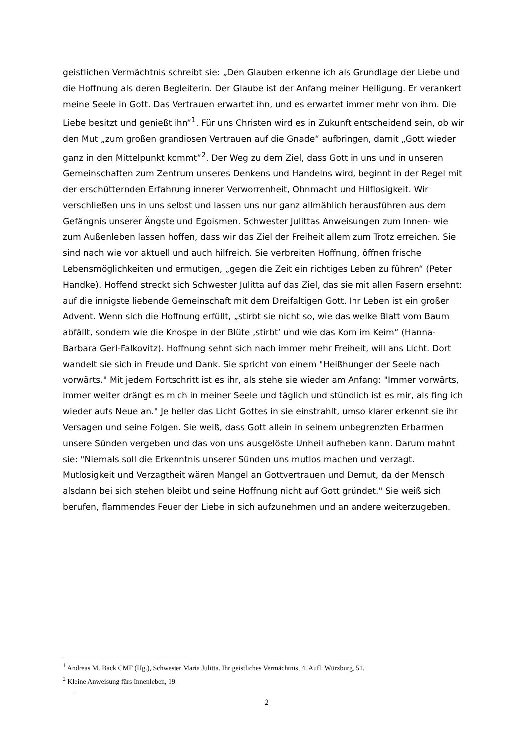geistlichen Vermächtnis schreibt sie: „Den Glauben erkenne ich als Grundlage der Liebe und die Hoffnung als deren Begleiterin. Der Glaube ist der Anfang meiner Heiligung. Er verankert meine Seele in Gott. Das Vertrauen erwartet ihn, und es erwartet immer mehr von ihm. Die Liebe besitzt und genießt ihn“<sup>1</sup>. Für uns Christen wird es in Zukunft entscheidend sein, ob wir den Mut „zum großen grandiosen Vertrauen auf die Gnade“ aufbringen, damit „Gott wieder ganz in den Mittelpunkt kommt“<sup>2</sup>. Der Weg zu dem Ziel, dass Gott in uns und in unseren Gemeinschaften zum Zentrum unseres Denkens und Handelns wird, beginnt in der Regel mit der erschütternden Erfahrung innerer Verworrenheit, Ohnmacht und Hilflosigkeit. Wir verschließen uns in uns selbst und lassen uns nur ganz allmählich herausführen aus dem Gefängnis unserer Ängste und Egoismen. Schwester Julittas Anweisungen zum Innen- wie zum Außenleben lassen hoffen, dass wir das Ziel der Freiheit allem zum Trotz erreichen. Sie sind nach wie vor aktuell und auch hilfreich. Sie verbreiten Hoffnung, öffnen frische Lebensmöglichkeiten und ermutigen, „gegen die Zeit ein richtiges Leben zu führen“ (Peter Handke). Hoffend streckt sich Schwester Julitta auf das Ziel, das sie mit allen Fasern ersehnt: auf die innigste liebende Gemeinschaft mit dem Dreifaltigen Gott. Ihr Leben ist ein großer Advent. Wenn sich die Hoffnung erfüllt, „stirbt sie nicht so, wie das welke Blatt vom Baum abfällt, sondern wie die Knospe in der Blüte ‚stirbt’ und wie das Korn im Keim“ (Hanna-Barbara Gerl-Falkovitz). Hoffnung sehnt sich nach immer mehr Freiheit, will ans Licht. Dort wandelt sie sich in Freude und Dank. Sie spricht von einem "Heißhunger der Seele nach vorwärts." Mit jedem Fortschritt ist es ihr, als stehe sie wieder am Anfang: "Immer vorwärts, immer weiter drängt es mich in meiner Seele und täglich und stündlich ist es mir, als fing ich wieder aufs Neue an." Je heller das Licht Gottes in sie einstrahlt, umso klarer erkennt sie ihr Versagen und seine Folgen. Sie weiß, dass Gott allein in seinem unbegrenzten Erbarmen unsere Sünden vergeben und das von uns ausgelöste Unheil aufheben kann. Darum mahnt sie: "Niemals soll die Erkenntnis unserer Sünden uns mutlos machen und verzagt. Mutlosigkeit und Verzagtheit wären Mangel an Gottvertrauen und Demut, da der Mensch alsdann bei sich stehen bleibt und seine Hoffnung nicht auf Gott gründet." Sie weiß sich berufen, flammendes Feuer der Liebe in sich aufzunehmen und an andere weiterzugeben.
<sup>1</sup> Andreas M. Back CMF (Hg.), Schwester Maria Julitta. Ihr geistliches Vermächtnis, 4. Aufl. Würzburg, 51.
<sup>2</sup> Kleine Anweisung fürs Innenleben, 19.
2